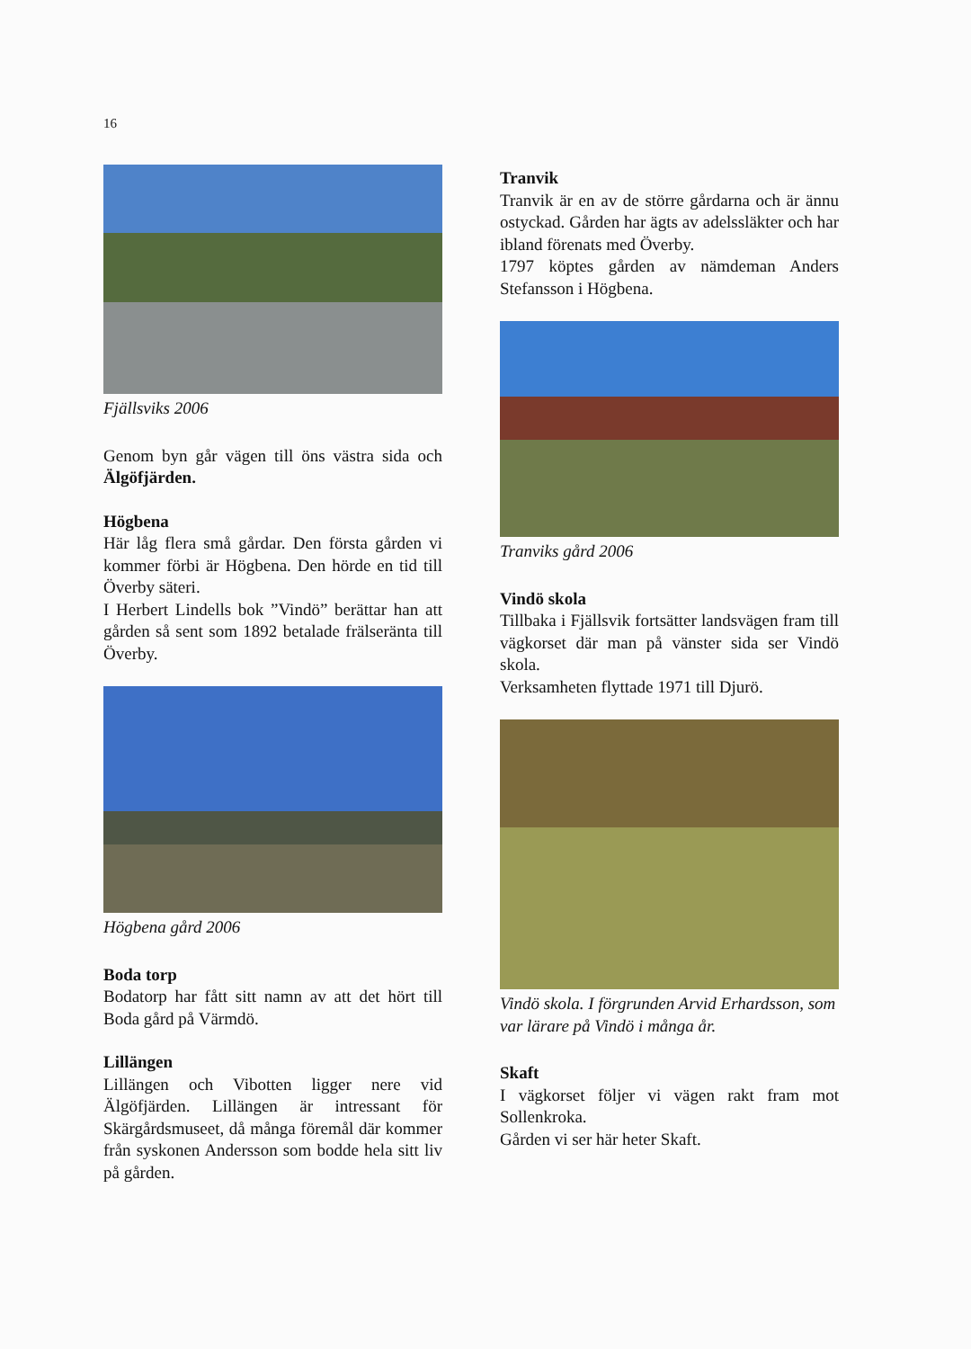16
Fjällsviks 2006
Genom byn går vägen till öns västra sida och Älgöfjärden.
Högbena
Här låg flera små gårdar. Den första gården vi kommer förbi är Högbena. Den hörde en tid till Överby säteri.
I Herbert Lindells bok ”Vindö” berättar han att gården så sent som 1892 betalade frälseränta till Överby.
Högbena gård 2006
Boda torp
Bodatorp har fått sitt namn av att det hört till Boda gård på Värmdö.
Lillängen
Lillängen och Vibotten ligger nere vid Älgöfjärden. Lillängen är intressant för Skärgårdsmuseet, då många föremål där kommer från syskonen Andersson som bodde hela sitt liv på gården.
Tranvik
Tranvik är en av de större gårdarna och är ännu ostyckad. Gården har ägts av adels­släkter och har ibland förenats med Överby.
1797 köptes gården av nämdeman Anders Stefansson i Högbena.
Tranviks gård 2006
Vindö skola
Tillbaka i Fjällsvik fortsätter landsvägen fram till vägkorset där man på vänster sida ser Vindö skola.
Verksamheten flyttade 1971 till Djurö.
Vindö skola. I förgrunden Arvid Erhardsson, som var lärare på Vindö i många år.
Skaft
I vägkorset följer vi vägen rakt fram mot Sollenkroka.
Gården vi ser här heter Skaft.